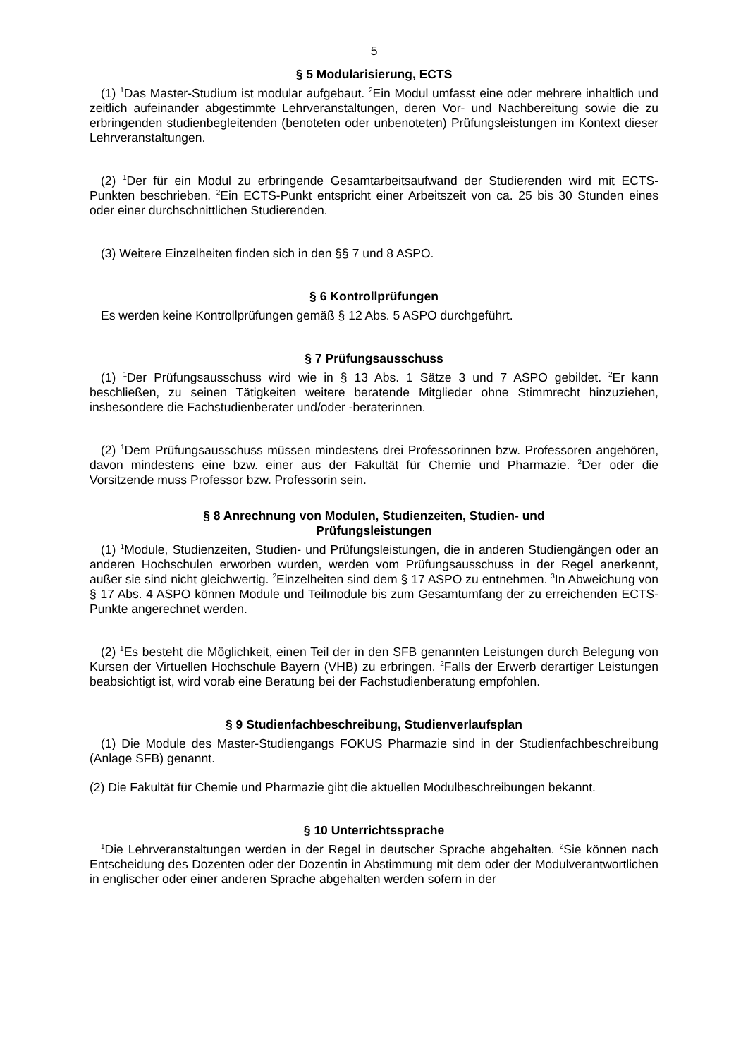5
§ 5 Modularisierung, ECTS
(1) <sup>1</sup>Das Master-Studium ist modular aufgebaut. <sup>2</sup>Ein Modul umfasst eine oder mehrere inhaltlich und zeitlich aufeinander abgestimmte Lehrveranstaltungen, deren Vor- und Nachbereitung sowie die zu erbringenden studienbegleitenden (benoteten oder unbenoteten) Prüfungsleistungen im Kontext dieser Lehrveranstaltungen.
(2) <sup>1</sup>Der für ein Modul zu erbringende Gesamtarbeitsaufwand der Studierenden wird mit ECTS-Punkten beschrieben. <sup>2</sup>Ein ECTS-Punkt entspricht einer Arbeitszeit von ca. 25 bis 30 Stunden eines oder einer durchschnittlichen Studierenden.
(3) Weitere Einzelheiten finden sich in den §§ 7 und 8 ASPO.
§ 6 Kontrollprüfungen
Es werden keine Kontrollprüfungen gemäß § 12 Abs. 5 ASPO durchgeführt.
§ 7 Prüfungsausschuss
(1) <sup>1</sup>Der Prüfungsausschuss wird wie in § 13 Abs. 1 Sätze 3 und 7 ASPO gebildet. <sup>2</sup>Er kann beschließen, zu seinen Tätigkeiten weitere beratende Mitglieder ohne Stimmrecht hinzuziehen, insbesondere die Fachstudienberater und/oder -beraterinnen.
(2) <sup>1</sup>Dem Prüfungsausschuss müssen mindestens drei Professorinnen bzw. Professoren angehören, davon mindestens eine bzw. einer aus der Fakultät für Chemie und Pharmazie. <sup>2</sup>Der oder die Vorsitzende muss Professor bzw. Professorin sein.
§ 8 Anrechnung von Modulen, Studienzeiten, Studien- und
Prüfungsleistungen
(1) <sup>1</sup>Module, Studienzeiten, Studien- und Prüfungsleistungen, die in anderen Studiengängen oder an anderen Hochschulen erworben wurden, werden vom Prüfungsausschuss in der Regel anerkennt, außer sie sind nicht gleichwertig. <sup>2</sup>Einzelheiten sind dem § 17 ASPO zu entnehmen. <sup>3</sup>In Abweichung von § 17 Abs. 4 ASPO können Module und Teilmodule bis zum Gesamtumfang der zu erreichenden ECTS-Punkte angerechnet werden.
(2) <sup>1</sup>Es besteht die Möglichkeit, einen Teil der in den SFB genannten Leistungen durch Belegung von Kursen der Virtuellen Hochschule Bayern (VHB) zu erbringen. <sup>2</sup>Falls der Erwerb derartiger Leistungen beabsichtigt ist, wird vorab eine Beratung bei der Fachstudienberatung empfohlen.
§ 9 Studienfachbeschreibung, Studienverlaufsplan
(1) Die Module des Master-Studiengangs FOKUS Pharmazie sind in der Studienfachbeschreibung (Anlage SFB) genannt.
(2) Die Fakultät für Chemie und Pharmazie gibt die aktuellen Modulbeschreibungen bekannt.
§ 10 Unterrichtssprache
<sup>1</sup> Die Lehrveranstaltungen werden in der Regel in deutscher Sprache abgehalten. <sup>2</sup>Sie können nach Entscheidung des Dozenten oder der Dozentin in Abstimmung mit dem oder der Modulverantwortlichen in englischer oder einer anderen Sprache abgehalten werden sofern in der